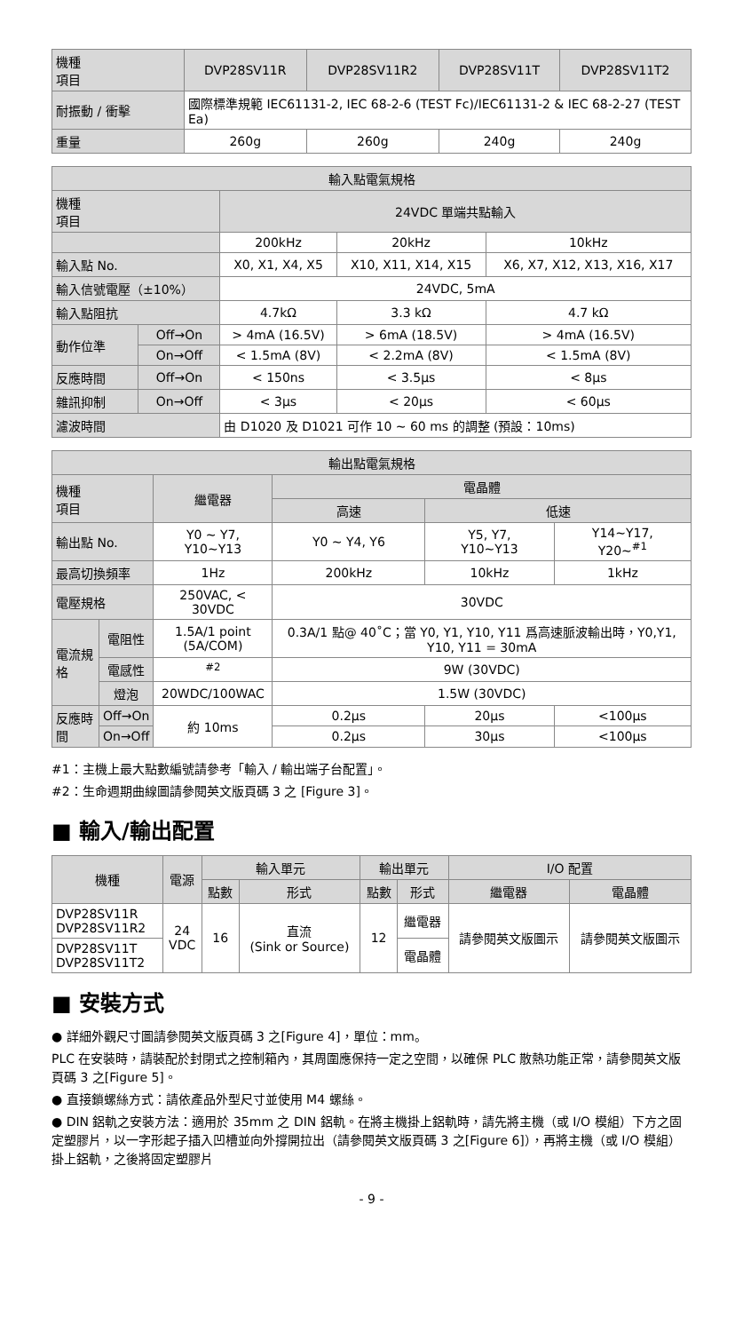| 機種 項目 | DVP28SV11R | DVP28SV11R2 | DVP28SV11T | DVP28SV11T2 |
| --- | --- | --- | --- | --- |
| 耐振動 / 衝擊 | 國際標準規範 IEC61131-2, IEC 68-2-6 (TEST Fc)/IEC61131-2 & IEC 68-2-27 (TEST Ea) | | | |
| 重量 | 260g | 260g | 240g | 240g |
| 輸入點電氣規格 | | | | |
| --- | --- | --- | --- | --- |
| 機種 項目 | | 24VDC 單端共點輸入 | | |
| | | 200kHz | 20kHz | 10kHz |
| 輸入點 No. | | X0, X1, X4, X5 | X10, X11, X14, X15 | X6, X7, X12, X13, X16, X17 |
| 輸入信號電壓（±10%） | | 24VDC, 5mA | | |
| 輸入點阻抗 | | 4.7kΩ | 3.3 kΩ | 4.7 kΩ |
| 動作位準 | Off→On | > 4mA (16.5V) | > 6mA (18.5V) | > 4mA (16.5V) |
| | On→Off | < 1.5mA (8V) | < 2.2mA (8V) | < 1.5mA (8V) |
| 反應時間 | Off→On | < 150ns | < 3.5μs | < 8μs |
| 雜訊抑制 | On→Off | < 3μs | < 20μs | < 60μs |
| 濾波時間 | | 由 D1020 及 D1021 可作 10 ~ 60 ms 的調整 (預設：10ms) | | |
| 輸出點電氣規格 | | | | | |
| --- | --- | --- | --- | --- | --- |
| 機種 項目 | | 繼電器 | 電晶體 | | |
| | | | 高速 | 低速 | |
| 輸出點 No. | | Y0 ~ Y7, Y10~Y13 | Y0 ~ Y4, Y6 | Y5, Y7, Y10~Y13 | Y14~Y17, Y20~<sup>#1</sup> |
| 最高切換頻率 | | 1Hz | 200kHz | 10kHz | 1kHz |
| 電壓規格 | | 250VAC, < 30VDC | 30VDC | | |
| 電流規格 | 電阻性 | 1.5A/1 point (5A/COM) | 0.3A/1 點@ 40˚C；當 Y0, Y1, Y10, Y11 爲高速脈波輸出時，Y0,Y1, Y10, Y11 = 30mA | | |
| | 電感性 | <sup>#2</sup> | 9W (30VDC) | | |
| | 燈泡 | 20WDC/100WAC | 1.5W (30VDC) | | |
| 反應時間 | Off→On | 約 10ms | 0.2μs | 20μs | <100μs |
| | On→Off | | 0.2μs | 30μs | <100μs |
#1：主機上最大點數編號請參考「輸入 / 輸出端子台配置」。
#2：生命週期曲線圖請參閱英文版頁碼 3 之 [Figure 3]。
■ 輸入/輸出配置
| 機種 | 電源 | 輸入單元 | | 輸出單元 | | I/O 配置 | |
| --- | --- | --- | --- | --- | --- | --- | --- |
| | | 點數 | 形式 | 點數 | 形式 | 繼電器 | 電晶體 |
| DVP28SV11R DVP28SV11R2 | 24 VDC | 16 | 直流 (Sink or Source) | 12 | 繼電器 | 請參閱英文版圖示 | 請參閱英文版圖示 |
| DVP28SV11T DVP28SV11T2 | | | | | 電晶體 | | |
■ 安裝方式
● 詳細外觀尺寸圖請參閱英文版頁碼 3 之[Figure 4]，單位：mm。
PLC 在安裝時，請裝配於封閉式之控制箱內，其周圍應保持一定之空間，以確保 PLC 散熱功能正常，請參閱英文版頁碼 3 之[Figure 5]。
● 直接鎖螺絲方式：請依產品外型尺寸並使用 M4 螺絲。
● DIN 鋁軌之安裝方法：適用於 35mm 之 DIN 鋁軌。在將主機掛上鋁軌時，請先將主機（或 I/O 模組）下方之固定塑膠片，以一字形起子插入凹槽並向外撐開拉出（請參閱英文版頁碼 3 之[Figure 6]），再將主機（或 I/O 模組）掛上鋁軌，之後將固定塑膠片
- 9 -